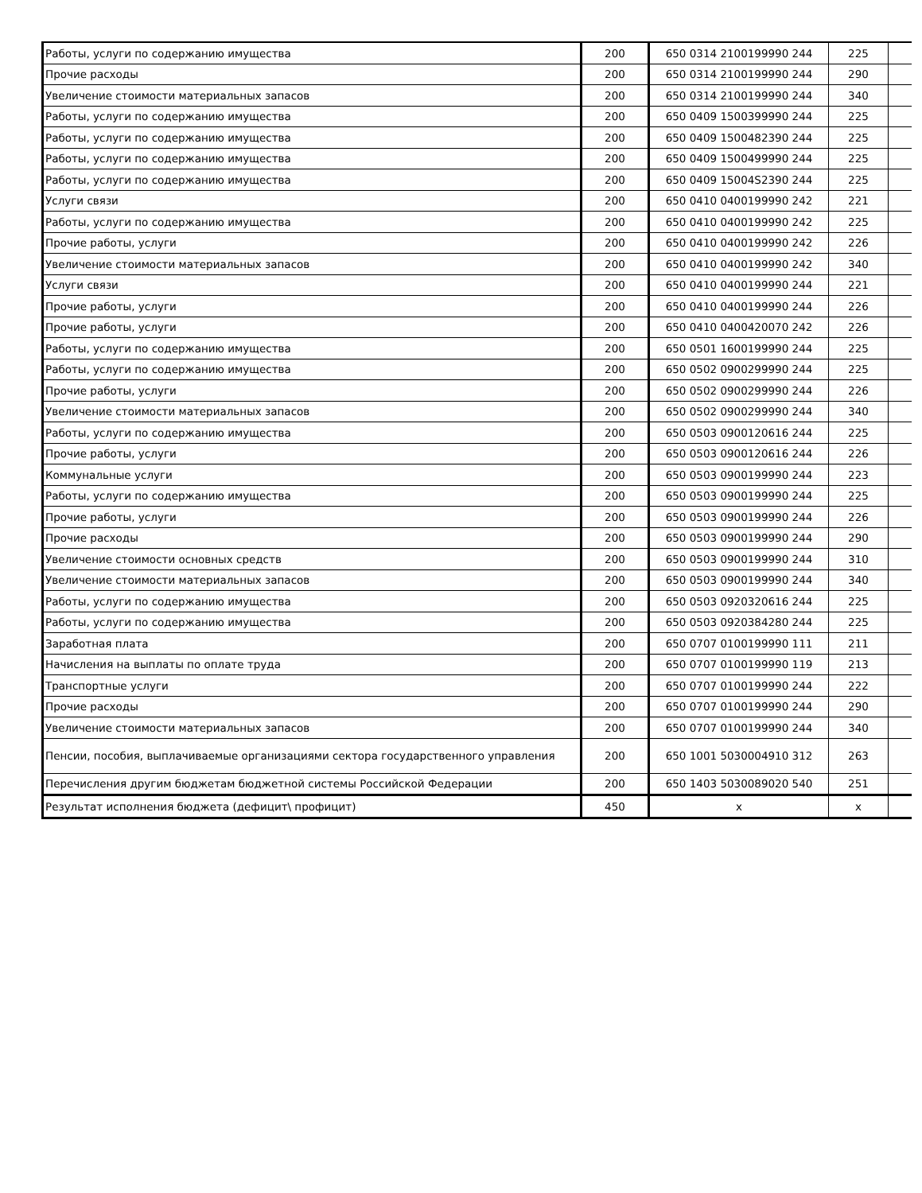| Работы, услуги по содержанию имущества | 200 | 650 0314 2100199990 244 | 225 | |
| Прочие расходы | 200 | 650 0314 2100199990 244 | 290 | |
| Увеличение стоимости материальных запасов | 200 | 650 0314 2100199990 244 | 340 | |
| Работы, услуги по содержанию имущества | 200 | 650 0409 1500399990 244 | 225 | |
| Работы, услуги по содержанию имущества | 200 | 650 0409 1500482390 244 | 225 | |
| Работы, услуги по содержанию имущества | 200 | 650 0409 1500499990 244 | 225 | |
| Работы, услуги по содержанию имущества | 200 | 650 0409 15004S2390 244 | 225 | |
| Услуги связи | 200 | 650 0410 0400199990 242 | 221 | |
| Работы, услуги по содержанию имущества | 200 | 650 0410 0400199990 242 | 225 | |
| Прочие работы, услуги | 200 | 650 0410 0400199990 242 | 226 | |
| Увеличение стоимости материальных запасов | 200 | 650 0410 0400199990 242 | 340 | |
| Услуги связи | 200 | 650 0410 0400199990 244 | 221 | |
| Прочие работы, услуги | 200 | 650 0410 0400199990 244 | 226 | |
| Прочие работы, услуги | 200 | 650 0410 0400420070 242 | 226 | |
| Работы, услуги по содержанию имущества | 200 | 650 0501 1600199990 244 | 225 | |
| Работы, услуги по содержанию имущества | 200 | 650 0502 0900299990 244 | 225 | |
| Прочие работы, услуги | 200 | 650 0502 0900299990 244 | 226 | |
| Увеличение стоимости материальных запасов | 200 | 650 0502 0900299990 244 | 340 | |
| Работы, услуги по содержанию имущества | 200 | 650 0503 0900120616 244 | 225 | |
| Прочие работы, услуги | 200 | 650 0503 0900120616 244 | 226 | |
| Коммунальные услуги | 200 | 650 0503 0900199990 244 | 223 | |
| Работы, услуги по содержанию имущества | 200 | 650 0503 0900199990 244 | 225 | |
| Прочие работы, услуги | 200 | 650 0503 0900199990 244 | 226 | |
| Прочие расходы | 200 | 650 0503 0900199990 244 | 290 | |
| Увеличение стоимости основных средств | 200 | 650 0503 0900199990 244 | 310 | |
| Увеличение стоимости материальных запасов | 200 | 650 0503 0900199990 244 | 340 | |
| Работы, услуги по содержанию имущества | 200 | 650 0503 0920320616 244 | 225 | |
| Работы, услуги по содержанию имущества | 200 | 650 0503 0920384280 244 | 225 | |
| Заработная плата | 200 | 650 0707 0100199990 111 | 211 | |
| Начисления на выплаты по оплате труда | 200 | 650 0707 0100199990 119 | 213 | |
| Транспортные услуги | 200 | 650 0707 0100199990 244 | 222 | |
| Прочие расходы | 200 | 650 0707 0100199990 244 | 290 | |
| Увеличение стоимости материальных запасов | 200 | 650 0707 0100199990 244 | 340 | |
| Пенсии, пособия, выплачиваемые организациями сектора государственного управления | 200 | 650 1001 5030004910 312 | 263 | |
| Перечисления другим бюджетам бюджетной системы Российской Федерации | 200 | 650 1403 5030089020 540 | 251 | |
| Результат исполнения бюджета (дефицит\ профицит) | 450 | x | x | |